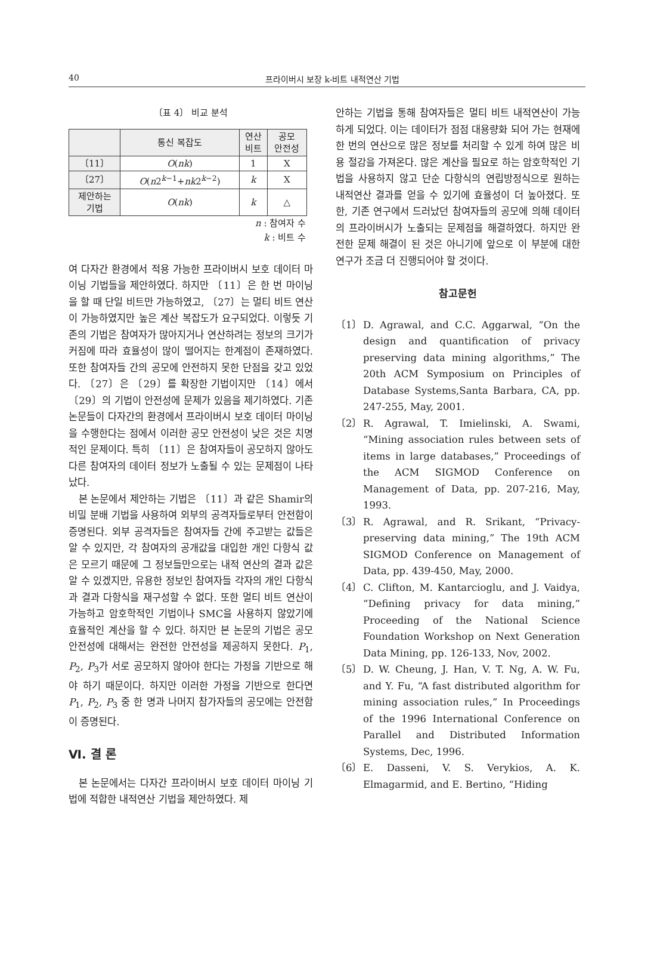40 프라이버시 보장 k-비트 내적연산 기법
〔표 4〕 비교 분석
| | 통신 복잡도 | 연산 비트 | 공모 안전성 |
| --- | --- | --- | --- |
| 〔11〕 | O ( nk ) | 1 | X |
| 〔27〕 | O ( n 2<sup>k−1</sup>+ nk 2<sup>k−2</sup>) | k | X |
| 제안하는 기법 | O ( nk ) | k | △ |
n : 참여자 수
k : 비트 수
여 다자간 환경에서 적용 가능한 프라이버시 보호 데이터 마이닝 기법들을 제안하였다. 하지만 〔11〕은 한 번 마이닝을 할 때 단일 비트만 가능하였고, 〔27〕는 멀티 비트 연산이 가능하였지만 높은 계산 복잡도가 요구되었다. 이렇듯 기존의 기법은 참여자가 많아지거나 연산하려는 정보의 크기가 커짐에 따라 효율성이 많이 떨어지는 한계점이 존재하였다. 또한 참여자들 간의 공모에 안전하지 못한 단점을 갖고 있었다. 〔27〕은 〔29〕를 확장한 기법이지만 〔14〕에서 〔29〕의 기법이 안전성에 문제가 있음을 제기하였다. 기존 논문들이 다자간의 환경에서 프라이버시 보호 데이터 마이닝을 수행한다는 점에서 이러한 공모 안전성이 낮은 것은 치명적인 문제이다. 특히 〔11〕은 참여자들이 공모하지 않아도 다른 참여자의 데이터 정보가 노출될 수 있는 문제점이 나타났다.
본 논문에서 제안하는 기법은 〔11〕과 같은 Shamir의 비밀 분배 기법을 사용하여 외부의 공격자들로부터 안전함이 증명된다. 외부 공격자들은 참여자들 간에 주고받는 값들은 알 수 있지만, 각 참여자의 공개값을 대입한 개인 다항식 값은 모르기 때문에 그 정보들만으로는 내적 연산의 결과 값은 알 수 있겠지만, 유용한 정보인 참여자들 각자의 개인 다항식과 결과 다항식을 재구성할 수 없다. 또한 멀티 비트 연산이 가능하고 암호학적인 기법이나 SMC을 사용하지 않았기에 효율적인 계산을 할 수 있다. 하지만 본 논문의 기법은 공모 안전성에 대해서는 완전한 안전성을 제공하지 못한다. P<sub>1</sub>, P<sub>2</sub>, P<sub>3</sub>가 서로 공모하지 않아야 한다는 가정을 기반으로 해야 하기 때문이다. 하지만 이러한 가정을 기반으로 한다면 P<sub>1</sub>, P<sub>2</sub>, P<sub>3</sub> 중 한 명과 나머지 참가자들의 공모에는 안전함이 증명된다.
Ⅵ. 결 론
본 논문에서는 다자간 프라이버시 보호 데이터 마이닝 기법에 적합한 내적연산 기법을 제안하였다. 제
안하는 기법을 통해 참여자들은 멀티 비트 내적연산이 가능하게 되었다. 이는 데이터가 점점 대용량화 되어 가는 현재에 한 번의 연산으로 많은 정보를 처리할 수 있게 하여 많은 비용 절감을 가져온다. 많은 계산을 필요로 하는 암호학적인 기법을 사용하지 않고 단순 다항식의 연립방정식으로 원하는 내적연산 결과를 얻을 수 있기에 효율성이 더 높아졌다. 또한, 기존 연구에서 드러났던 참여자들의 공모에 의해 데이터의 프라이버시가 노출되는 문제점을 해결하였다. 하지만 완전한 문제 해결이 된 것은 아니기에 앞으로 이 부분에 대한 연구가 조금 더 진행되어야 할 것이다.
참고문헌
〔1〕 D. Agrawal, and C.C. Aggarwal, “On the design and quantification of privacy preserving data mining algorithms,” The 20th ACM Symposium on Principles of Database Systems,Santa Barbara, CA, pp. 247-255, May, 2001.
〔2〕 R. Agrawal, T. Imielinski, A. Swami, “Mining association rules between sets of items in large databases,” Proceedings of the ACM SIGMOD Conference on Management of Data, pp. 207-216, May, 1993.
〔3〕 R. Agrawal, and R. Srikant, “Privacy-preserving data mining,” The 19th ACM SIGMOD Conference on Management of Data, pp. 439-450, May, 2000.
〔4〕 C. Clifton, M. Kantarcioglu, and J. Vaidya, “Defining privacy for data mining,” Proceeding of the National Science Foundation Workshop on Next Generation Data Mining, pp. 126-133, Nov, 2002.
〔5〕 D. W. Cheung, J. Han, V. T. Ng, A. W. Fu, and Y. Fu, “A fast distributed algorithm for mining association rules,” In Proceedings of the 1996 International Conference on Parallel and Distributed Information Systems, Dec, 1996.
〔6〕 E. Dasseni, V. S. Verykios, A. K. Elmagarmid, and E. Bertino, “Hiding